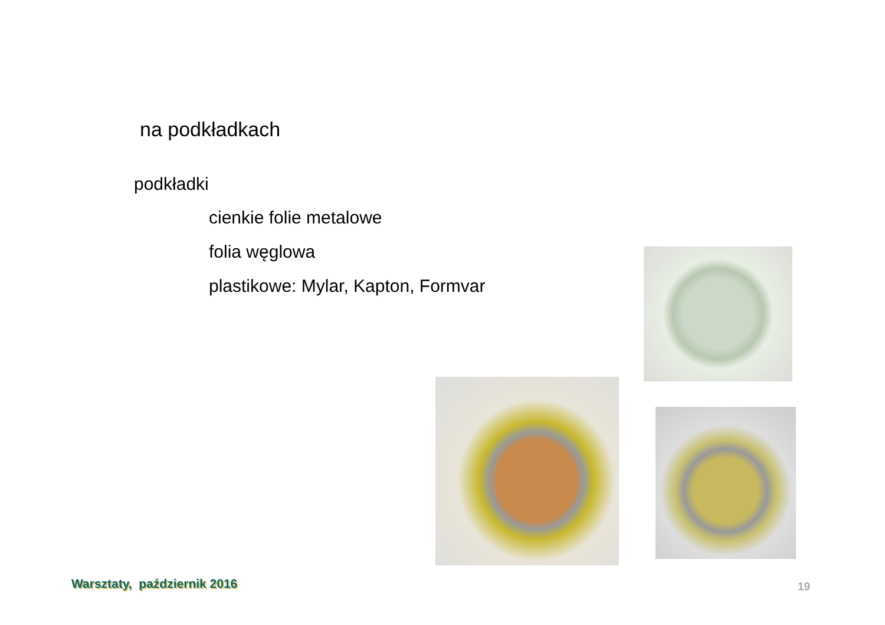na podkładkach
podkładki
cienkie folie metalowe
folia węglowa
plastikowe: Mylar, Kapton, Formvar
Warsztaty, październik 2016 19